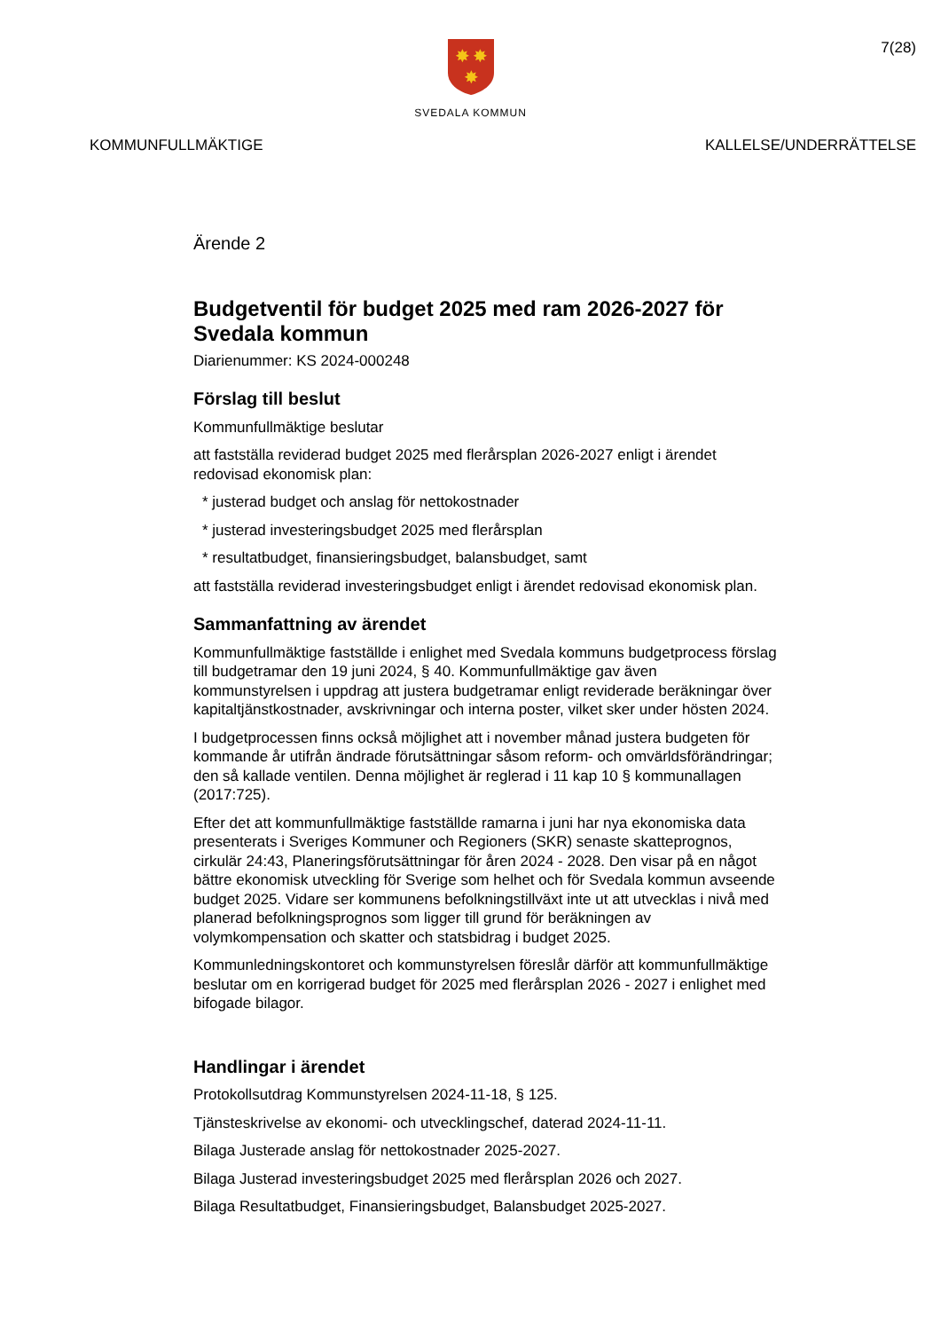7(28)
✸
✸
✸
SVEDALA KOMMUN
KOMMUNFULLMÄKTIGE KALLELSE/UNDERRÄTTELSE
Ärende 2
Budgetventil för budget 2025 med ram 2026-2027 för Svedala kommun
Diarienummer: KS 2024-000248
Förslag till beslut
Kommunfullmäktige beslutar
att fastställa reviderad budget 2025 med flerårsplan 2026-2027 enligt i ärendet redovisad ekonomisk plan:
* justerad budget och anslag för nettokostnader
* justerad investeringsbudget 2025 med flerårsplan
* resultatbudget, finansieringsbudget, balansbudget, samt
att fastställa reviderad investeringsbudget enligt i ärendet redovisad ekonomisk plan.
Sammanfattning av ärendet
Kommunfullmäktige fastställde i enlighet med Svedala kommuns budgetprocess förslag till budgetramar den 19 juni 2024, § 40. Kommunfullmäktige gav även kommunstyrelsen i uppdrag att justera budgetramar enligt reviderade beräkningar över kapitaltjänstkostnader, avskrivningar och interna poster, vilket sker under hösten 2024.
I budgetprocessen finns också möjlighet att i november månad justera budgeten för kommande år utifrån ändrade förutsättningar såsom reform- och omvärldsförändringar; den så kallade ventilen. Denna möjlighet är reglerad i 11 kap 10 § kommunallagen (2017:725).
Efter det att kommunfullmäktige fastställde ramarna i juni har nya ekonomiska data presenterats i Sveriges Kommuner och Regioners (SKR) senaste skatteprognos, cirkulär 24:43, Planeringsförutsättningar för åren 2024 - 2028. Den visar på en något bättre ekonomisk utveckling för Sverige som helhet och för Svedala kommun avseende budget 2025. Vidare ser kommunens befolkningstillväxt inte ut att utvecklas i nivå med planerad befolkningsprognos som ligger till grund för beräkningen av volymkompensation och skatter och statsbidrag i budget 2025.
Kommunledningskontoret och kommunstyrelsen föreslår därför att kommunfullmäktige beslutar om en korrigerad budget för 2025 med flerårsplan 2026 - 2027 i enlighet med bifogade bilagor.
Handlingar i ärendet
Protokollsutdrag Kommunstyrelsen 2024-11-18, § 125.
Tjänsteskrivelse av ekonomi- och utvecklingschef, daterad 2024-11-11.
Bilaga Justerade anslag för nettokostnader 2025-2027.
Bilaga Justerad investeringsbudget 2025 med flerårsplan 2026 och 2027.
Bilaga Resultatbudget, Finansieringsbudget, Balansbudget 2025-2027.